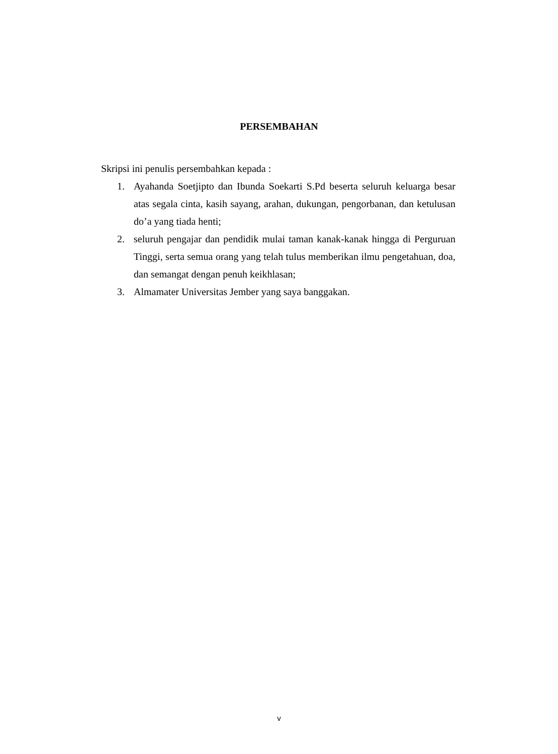PERSEMBAHAN
Skripsi ini penulis persembahkan kepada :
1. Ayahanda Soetjipto dan Ibunda Soekarti S.Pd beserta seluruh keluarga besar atas segala cinta, kasih sayang, arahan, dukungan, pengorbanan, dan ketulusan do’a yang tiada henti;
2. seluruh pengajar dan pendidik mulai taman kanak-kanak hingga di Perguruan Tinggi, serta semua orang yang telah tulus memberikan ilmu pengetahuan, doa, dan semangat dengan penuh keikhlasan;
3. Almamater Universitas Jember yang saya banggakan.
v